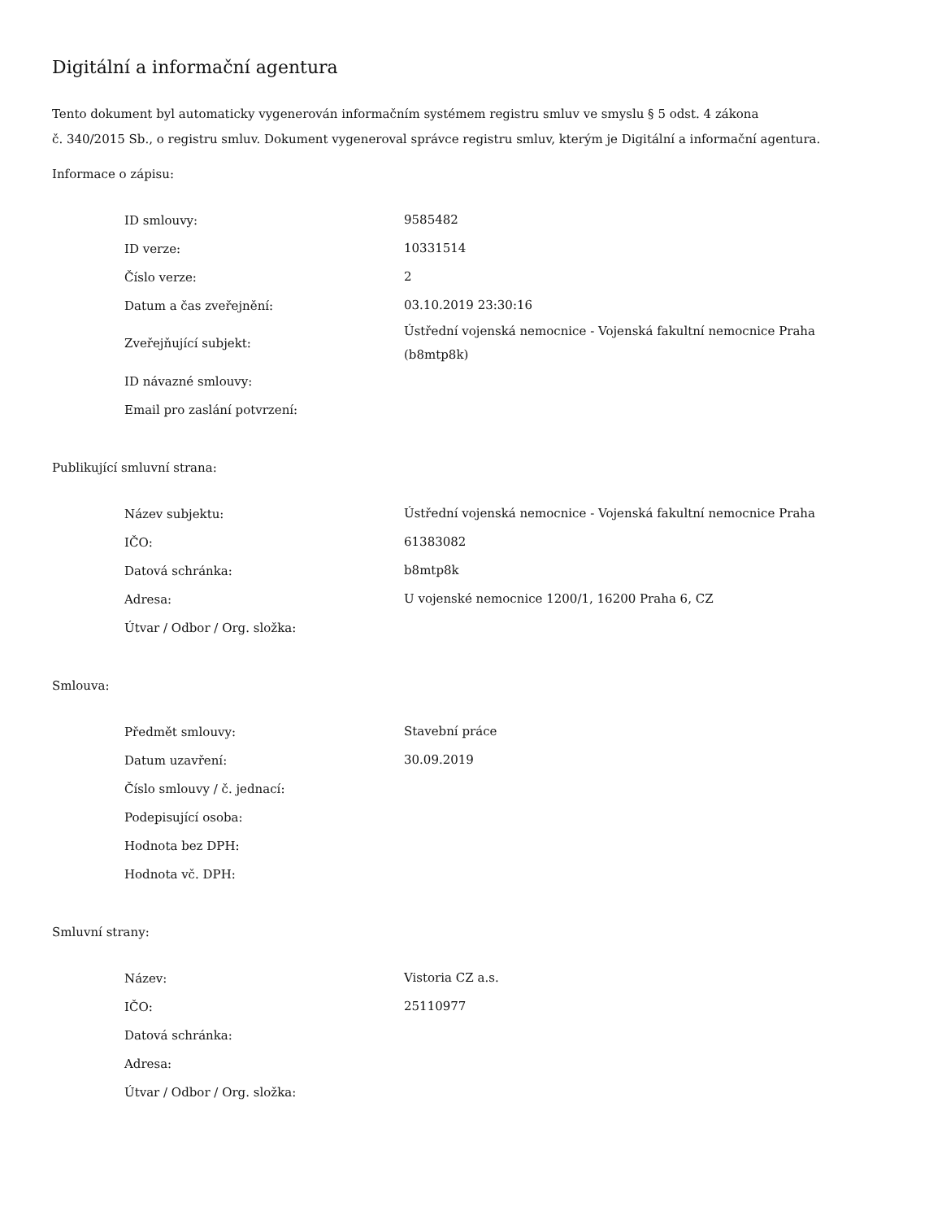Digitální a informační agentura
Tento dokument byl automaticky vygenerován informačním systémem registru smluv ve smyslu § 5 odst. 4 zákona
č. 340/2015 Sb., o registru smluv. Dokument vygeneroval správce registru smluv, kterým je Digitální a informační agentura.
Informace o zápisu:
| ID smlouvy: | 9585482 |
| ID verze: | 10331514 |
| Číslo verze: | 2 |
| Datum a čas zveřejnění: | 03.10.2019 23:30:16 |
| Zveřejňující subjekt: | Ústřední vojenská nemocnice - Vojenská fakultní nemocnice Praha (b8mtp8k) |
| ID návazné smlouvy: | |
| Email pro zaslání potvrzení: | |
Publikující smluvní strana:
| Název subjektu: | Ústřední vojenská nemocnice - Vojenská fakultní nemocnice Praha |
| IČO: | 61383082 |
| Datová schránka: | b8mtp8k |
| Adresa: | U vojenské nemocnice 1200/1, 16200 Praha 6, CZ |
| Útvar / Odbor / Org. složka: | |
Smlouva:
| Předmět smlouvy: | Stavební práce |
| Datum uzavření: | 30.09.2019 |
| Číslo smlouvy / č. jednací: | |
| Podepisující osoba: | |
| Hodnota bez DPH: | |
| Hodnota vč. DPH: | |
Smluvní strany:
| Název: | Vistoria CZ a.s. |
| IČO: | 25110977 |
| Datová schránka: | |
| Adresa: | |
| Útvar / Odbor / Org. složka: | |